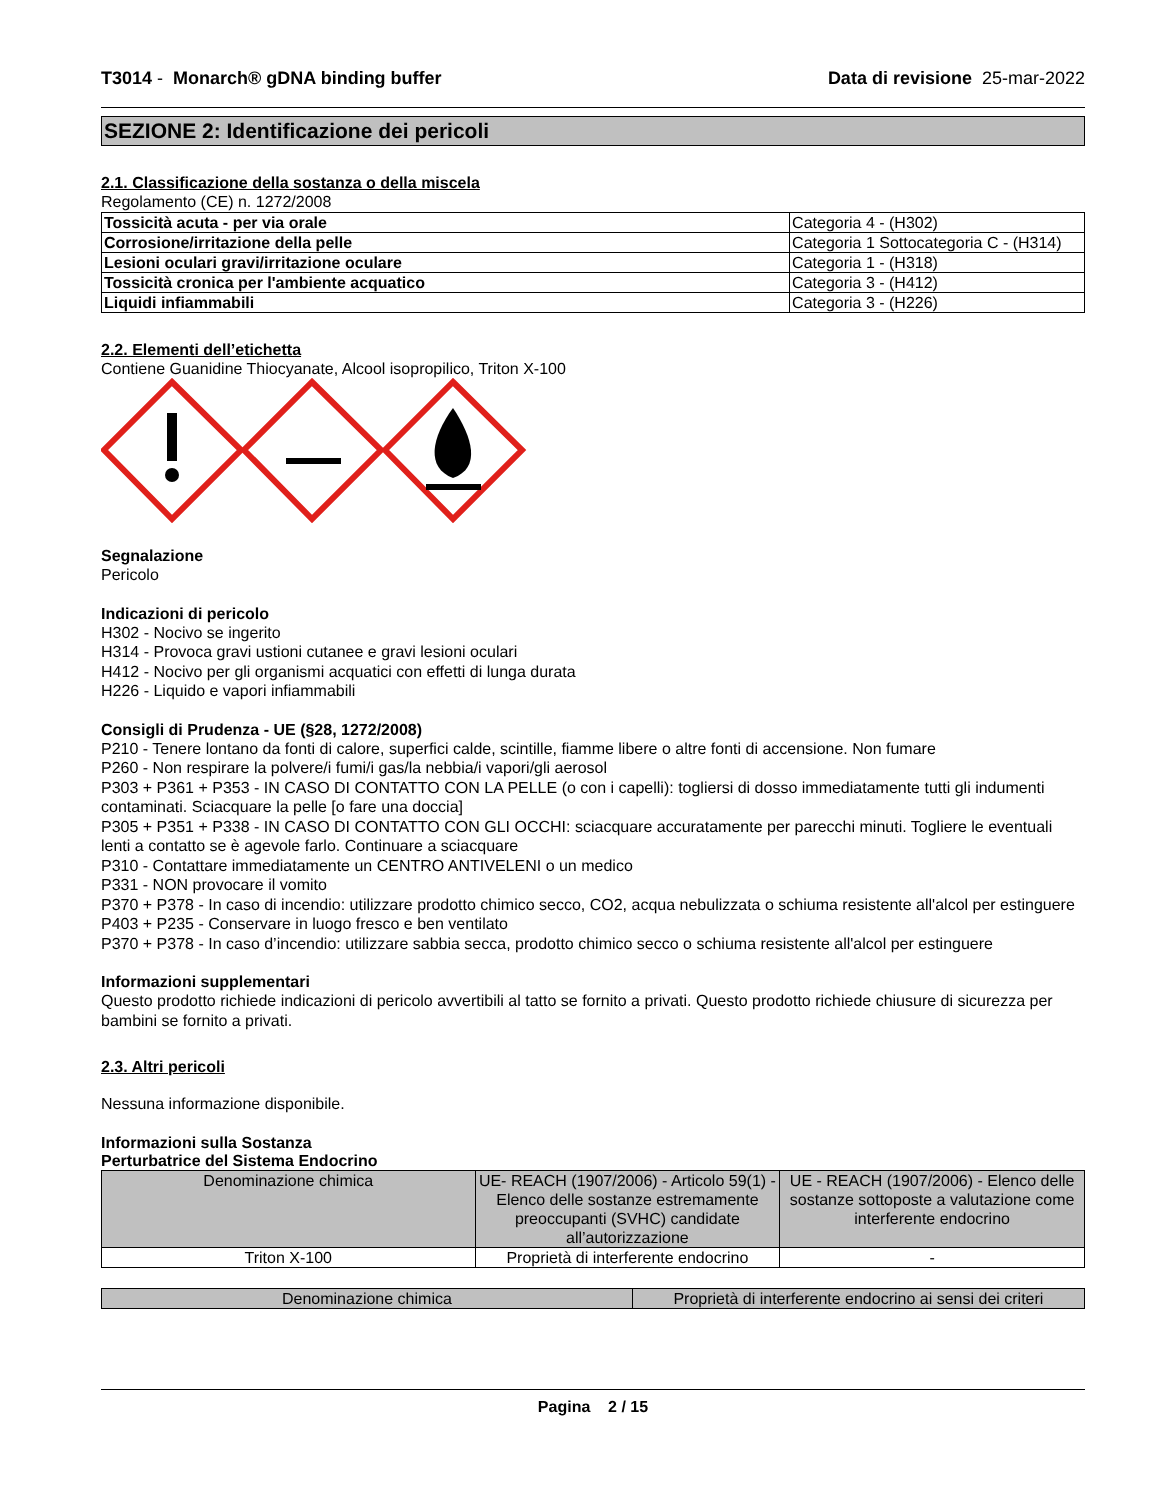T3014 - Monarch® gDNA binding buffer Data di revisione 25-mar-2022
SEZIONE 2: Identificazione dei pericoli
2.1. Classificazione della sostanza o della miscela
Regolamento (CE) n. 1272/2008
| Tossicità acuta - per via orale | Categoria 4 - (H302) |
| Corrosione/irritazione della pelle | Categoria 1 Sottocategoria C - (H314) |
| Lesioni oculari gravi/irritazione oculare | Categoria 1 - (H318) |
| Tossicità cronica per l'ambiente acquatico | Categoria 3 - (H412) |
| Liquidi infiammabili | Categoria 3 - (H226) |
2.2. Elementi dell’etichetta
Contiene Guanidine Thiocyanate, Alcool isopropilico, Triton X-100
Segnalazione
Pericolo
Indicazioni di pericolo
H302 - Nocivo se ingerito
H314 - Provoca gravi ustioni cutanee e gravi lesioni oculari
H412 - Nocivo per gli organismi acquatici con effetti di lunga durata
H226 - Liquido e vapori infiammabili
Consigli di Prudenza - UE (§28, 1272/2008)
P210 - Tenere lontano da fonti di calore, superfici calde, scintille, fiamme libere o altre fonti di accensione. Non fumare
P260 - Non respirare la polvere/i fumi/i gas/la nebbia/i vapori/gli aerosol
P303 + P361 + P353 - IN CASO DI CONTATTO CON LA PELLE (o con i capelli): togliersi di dosso immediatamente tutti gli indumenti contaminati. Sciacquare la pelle [o fare una doccia]
P305 + P351 + P338 - IN CASO DI CONTATTO CON GLI OCCHI: sciacquare accuratamente per parecchi minuti. Togliere le eventuali lenti a contatto se è agevole farlo. Continuare a sciacquare
P310 - Contattare immediatamente un CENTRO ANTIVELENI o un medico
P331 - NON provocare il vomito
P370 + P378 - In caso di incendio: utilizzare prodotto chimico secco, CO2, acqua nebulizzata o schiuma resistente all'alcol per estinguere
P403 + P235 - Conservare in luogo fresco e ben ventilato
P370 + P378 - In caso d’incendio: utilizzare sabbia secca, prodotto chimico secco o schiuma resistente all'alcol per estinguere
Informazioni supplementari
Questo prodotto richiede indicazioni di pericolo avvertibili al tatto se fornito a privati. Questo prodotto richiede chiusure di sicurezza per bambini se fornito a privati.
2.3. Altri pericoli
Nessuna informazione disponibile.
Informazioni sulla Sostanza
Perturbatrice del Sistema Endocrino
| Denominazione chimica | UE- REACH (1907/2006) - Articolo 59(1) - Elenco delle sostanze estremamente preoccupanti (SVHC) candidate all’autorizzazione | UE - REACH (1907/2006) - Elenco delle sostanze sottoposte a valutazione come interferente endocrino |
| --- | --- | --- |
| Triton X-100 | Proprietà di interferente endocrino | - |
| Denominazione chimica | Proprietà di interferente endocrino ai sensi dei criteri |
| --- | --- |
Pagina 2 / 15